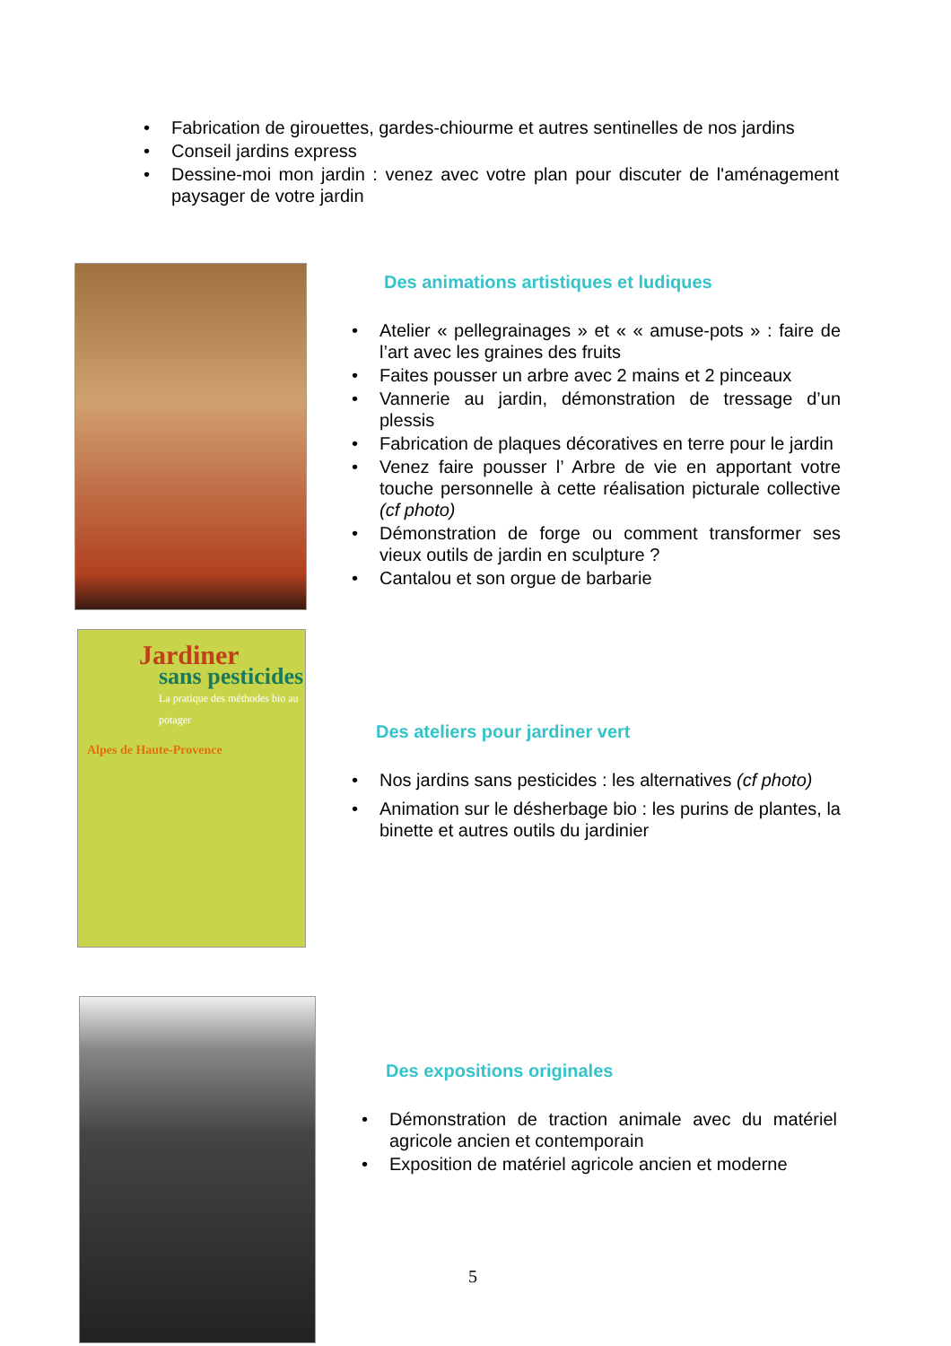• Fabrication de girouettes, gardes-chiourme et autres sentinelles de nos jardins
• Conseil jardins express
• Dessine-moi mon jardin : venez avec votre plan pour discuter de l'aménagement paysager de votre jardin
Des animations artistiques et ludiques
• Atelier « pellegrainages » et « « amuse-pots » : faire de l’art avec les graines des fruits
• Faites pousser un arbre avec 2 mains et 2 pinceaux
• Vannerie au jardin, démonstration de tressage d’un plessis
• Fabrication de plaques décoratives en terre pour le jardin
• Venez faire pousser l’ Arbre de vie en apportant votre touche personnelle à cette réalisation picturale collective (cf photo)
• Démonstration de forge ou comment transformer ses vieux outils de jardin en sculpture ?
• Cantalou et son orgue de barbarie
Jardiner
sans pesticides
La pratique des méthodes bio au potager
Alpes de Haute-Provence
Des ateliers pour jardiner vert
• Nos jardins sans pesticides : les alternatives (cf photo)
• Animation sur le désherbage bio : les purins de plantes, la binette et autres outils du jardinier
Des expositions originales
• Démonstration de traction animale avec du matériel agricole ancien et contemporain
• Exposition de matériel agricole ancien et moderne
5